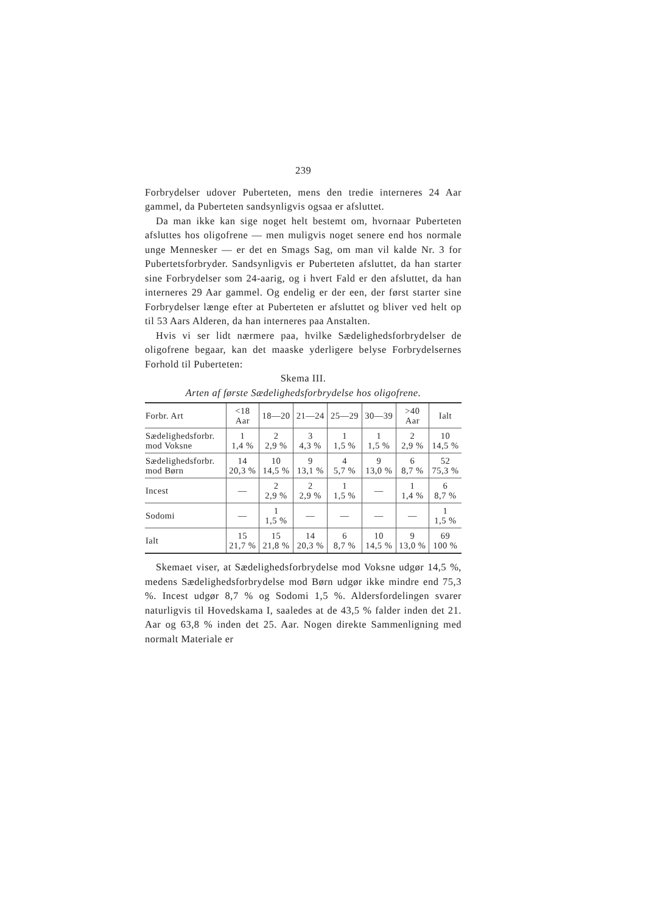239
Forbrydelser udover Puberteten, mens den tredie interneres 24 Aar gammel, da Puberteten sandsynligvis ogsaa er afsluttet.
Da man ikke kan sige noget helt bestemt om, hvornaar Puberteten afsluttes hos oligofrene — men muligvis noget senere end hos normale unge Mennesker — er det en Smags Sag, om man vil kalde Nr. 3 for Pubertetsforbryder. Sandsynligvis er Puberteten afsluttet, da han starter sine Forbrydelser som 24-aarig, og i hvert Fald er den afsluttet, da han interneres 29 Aar gammel. Og endelig er der een, der først starter sine Forbrydelser længe efter at Puberteten er afsluttet og bliver ved helt op til 53 Aars Alderen, da han interneres paa Anstalten.
Hvis vi ser lidt nærmere paa, hvilke Sædelighedsforbrydelser de oligofrene begaar, kan det maaske yderligere belyse Forbrydelsernes Forhold til Puberteten:
Skema III.
Arten af første Sædelighedsforbrydelse hos oligofrene.
| Forbr. Art | <18 Aar | 18—20 | 21—24 | 25—29 | 30—39 | >40 Aar | Ialt |
| --- | --- | --- | --- | --- | --- | --- | --- |
| Sædelighedsforbr. mod Voksne | 1 1,4 % | 2 2,9 % | 3 4,3 % | 1 1,5 % | 1 1,5 % | 2 2,9 % | 10 14,5 % |
| Sædelighedsforbr. mod Børn | 14 20,3 % | 10 14,5 % | 9 13,1 % | 4 5,7 % | 9 13,0 % | 6 8,7 % | 52 75,3 % |
| Incest | — | 2 2,9 % | 2 2,9 % | 1 1,5 % | — | 1 1,4 % | 6 8,7 % |
| Sodomi | — | 1 1,5 % | — | — | — | — | 1 1,5 % |
| Ialt | 15 21,7 % | 15 21,8 % | 14 20,3 % | 6 8,7 % | 10 14,5 % | 9 13,0 % | 69 100 % |
Skemaet viser, at Sædelighedsforbrydelse mod Voksne udgør 14,5 %, medens Sædelighedsforbrydelse mod Børn udgør ikke mindre end 75,3 %. Incest udgør 8,7 % og Sodomi 1,5 %. Aldersfordelingen svarer naturligvis til Hovedskama I, saaledes at de 43,5 % falder inden det 21. Aar og 63,8 % inden det 25. Aar. Nogen direkte Sammenligning med normalt Materiale er